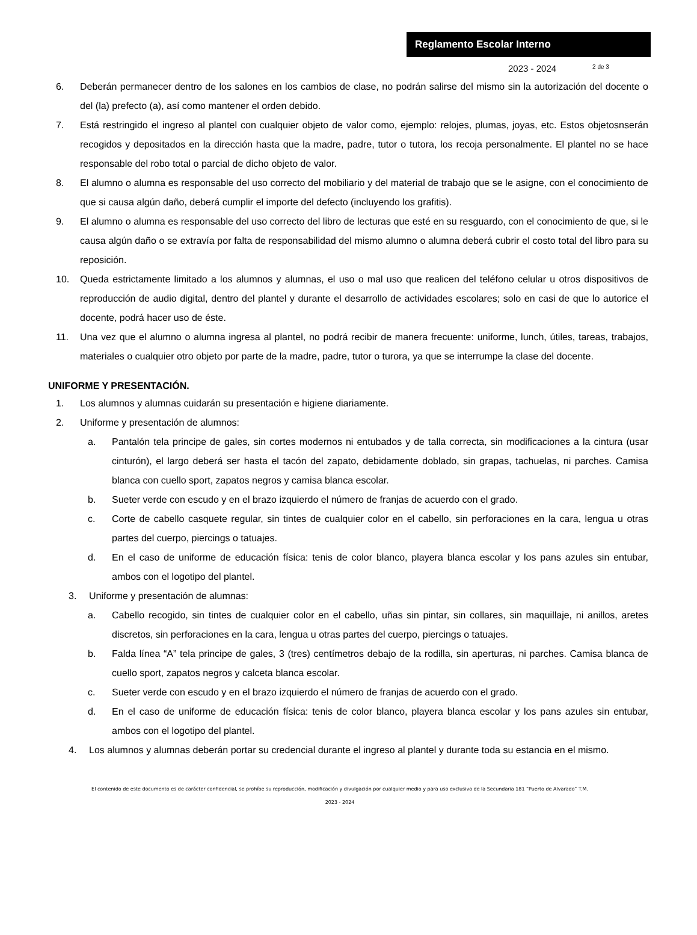Reglamento Escolar Interno
2023 - 2024 2 de 3
6. Deberán permanecer dentro de los salones en los cambios de clase, no podrán salirse del mismo sin la autorización del docente o del (la) prefecto (a), así como mantener el orden debido.
7. Está restringido el ingreso al plantel con cualquier objeto de valor como, ejemplo: relojes, plumas, joyas, etc. Estos objetosnserán recogidos y depositados en la dirección hasta que la madre, padre, tutor o tutora, los recoja personalmente. El plantel no se hace responsable del robo total o parcial de dicho objeto de valor.
8. El alumno o alumna es responsable del uso correcto del mobiliario y del material de trabajo que se le asigne, con el conocimiento de que si causa algún daño, deberá cumplir el importe del defecto (incluyendo los grafitis).
9. El alumno o alumna es responsable del uso correcto del libro de lecturas que esté en su resguardo, con el conocimiento de que, si le causa algún daño o se extravía por falta de responsabilidad del mismo alumno o alumna deberá cubrir el costo total del libro para su reposición.
10. Queda estrictamente limitado a los alumnos y alumnas, el uso o mal uso que realicen del teléfono celular u otros dispositivos de reproducción de audio digital, dentro del plantel y durante el desarrollo de actividades escolares; solo en casi de que lo autorice el docente, podrá hacer uso de éste.
11. Una vez que el alumno o alumna ingresa al plantel, no podrá recibir de manera frecuente: uniforme, lunch, útiles, tareas, trabajos, materiales o cualquier otro objeto por parte de la madre, padre, tutor o turora, ya que se interrumpe la clase del docente.
UNIFORME Y PRESENTACIÓN.
1. Los alumnos y alumnas cuidarán su presentación e higiene diariamente.
2. Uniforme y presentación de alumnos:
a. Pantalón tela principe de gales, sin cortes modernos ni entubados y de talla correcta, sin modificaciones a la cintura (usar cinturón), el largo deberá ser hasta el tacón del zapato, debidamente doblado, sin grapas, tachuelas, ni parches. Camisa blanca con cuello sport, zapatos negros y camisa blanca escolar.
b. Sueter verde con escudo y en el brazo izquierdo el número de franjas de acuerdo con el grado.
c. Corte de cabello casquete regular, sin tintes de cualquier color en el cabello, sin perforaciones en la cara, lengua u otras partes del cuerpo, piercings o tatuajes.
d. En el caso de uniforme de educación física: tenis de color blanco, playera blanca escolar y los pans azules sin entubar, ambos con el logotipo del plantel.
3. Uniforme y presentación de alumnas:
a. Cabello recogido, sin tintes de cualquier color en el cabello, uñas sin pintar, sin collares, sin maquillaje, ni anillos, aretes discretos, sin perforaciones en la cara, lengua u otras partes del cuerpo, piercings o tatuajes.
b. Falda línea “A” tela principe de gales, 3 (tres) centímetros debajo de la rodilla, sin aperturas, ni parches. Camisa blanca de cuello sport, zapatos negros y calceta blanca escolar.
c. Sueter verde con escudo y en el brazo izquierdo el número de franjas de acuerdo con el grado.
d. En el caso de uniforme de educación física: tenis de color blanco, playera blanca escolar y los pans azules sin entubar, ambos con el logotipo del plantel.
4. Los alumnos y alumnas deberán portar su credencial durante el ingreso al plantel y durante toda su estancia en el mismo.
El contenido de este documento es de carácter confidencial, se prohíbe su reproducción, modificación y divulgación por cualquier medio y para uso exclusivo de la Secundaria 181 “Puerto de Alvarado” T.M.
2023 - 2024